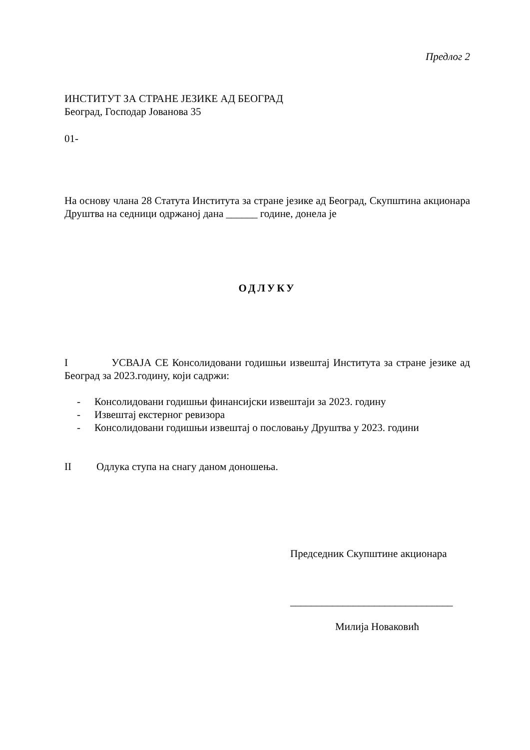Предлог 2
ИНСТИТУТ ЗА СТРАНЕ ЈЕЗИКЕ АД БЕОГРАД
Београд, Господар Јованова 35
01-
На основу члана 28 Статута Института за стране језике ад Београд, Скупштина акционара Друштва на седници одржаној дана ______ године, донела је
ОДЛУКУ
I УСВАЈА СЕ Консолидовани годишњи извештај Института за стране језике ад Београд за 2023.годину, који садржи:
- Консолидовани годишњи финансијски извештаји за 2023. годину
- Извештај екстерног ревизора
- Консолидовани годишњи извештај о пословању Друштва у 2023. години
II Одлука ступа на снагу даном доношења.
Председник Скупштине акционара
_______________________________
Милија Новаковић